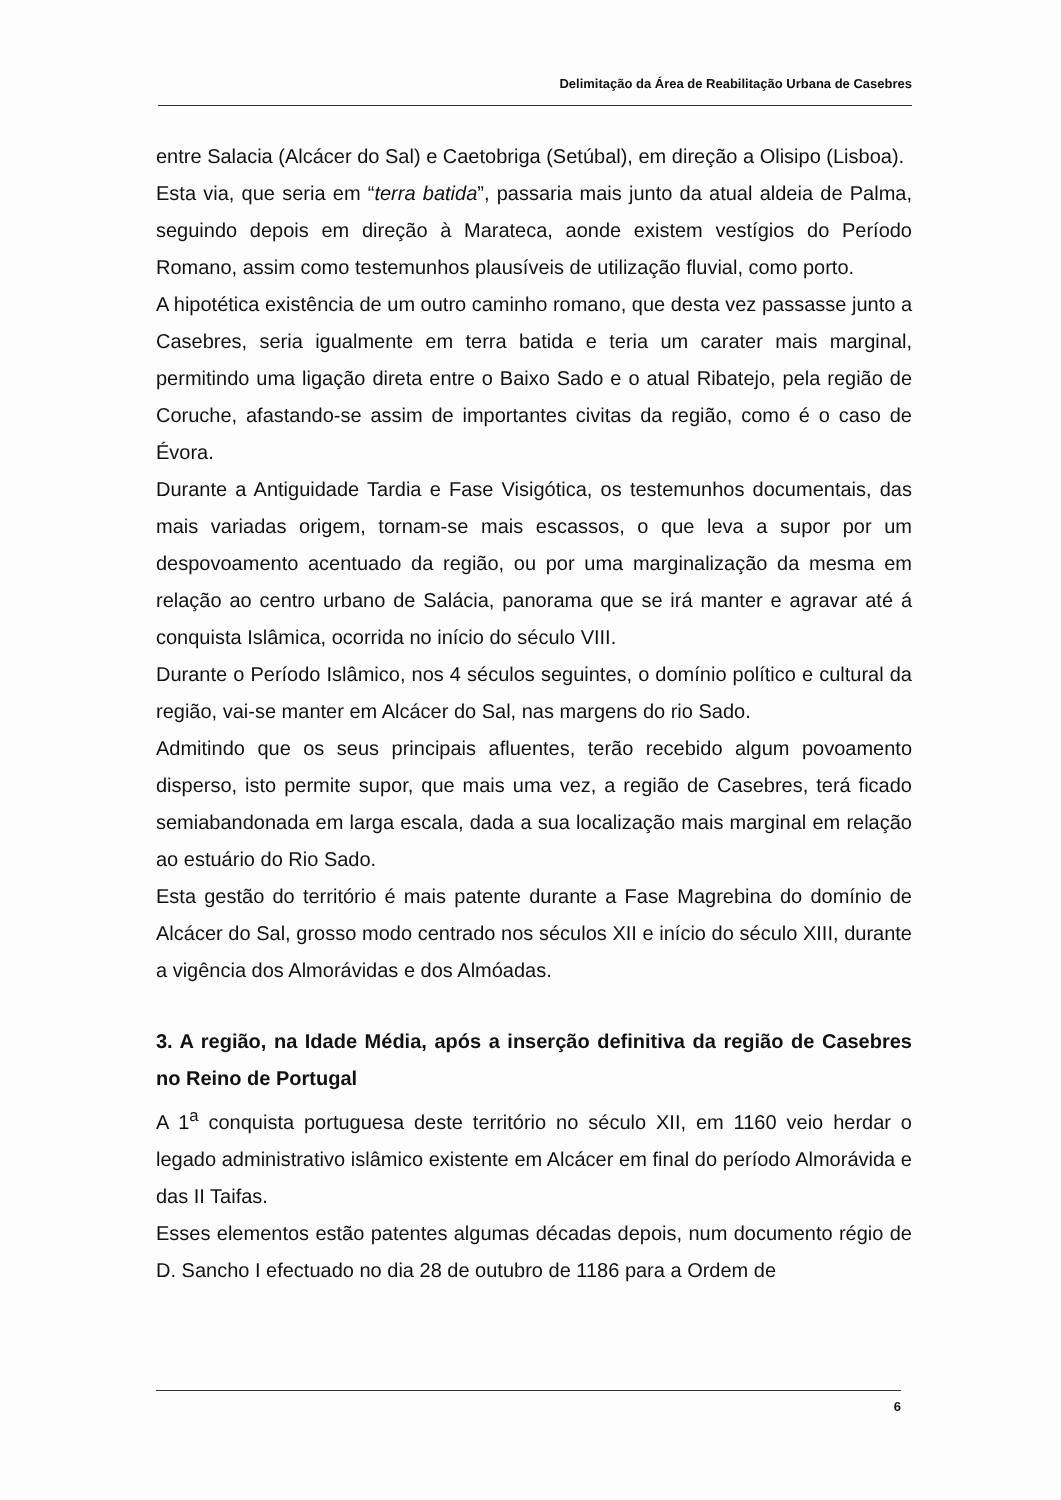Delimitação da Área de Reabilitação Urbana de Casebres
entre Salacia (Alcácer do Sal) e Caetobriga (Setúbal), em direção a Olisipo (Lisboa).
Esta via, que seria em “terra batida”, passaria mais junto da atual aldeia de Palma, seguindo depois em direção à Marateca, aonde existem vestígios do Período Romano, assim como testemunhos plausíveis de utilização fluvial, como porto.
A hipotética existência de um outro caminho romano, que desta vez passasse junto a Casebres, seria igualmente em terra batida e teria um carater mais marginal, permitindo uma ligação direta entre o Baixo Sado e o atual Ribatejo, pela região de Coruche, afastando-se assim de importantes civitas da região, como é o caso de Évora.
Durante a Antiguidade Tardia e Fase Visigótica, os testemunhos documentais, das mais variadas origem, tornam-se mais escassos, o que leva a supor por um despovoamento acentuado da região, ou por uma marginalização da mesma em relação ao centro urbano de Salácia, panorama que se irá manter e agravar até á conquista Islâmica, ocorrida no início do século VIII.
Durante o Período Islâmico, nos 4 séculos seguintes, o domínio político e cultural da região, vai-se manter em Alcácer do Sal, nas margens do rio Sado.
Admitindo que os seus principais afluentes, terão recebido algum povoamento disperso, isto permite supor, que mais uma vez, a região de Casebres, terá ficado semiabandonada em larga escala, dada a sua localização mais marginal em relação ao estuário do Rio Sado.
Esta gestão do território é mais patente durante a Fase Magrebina do domínio de Alcácer do Sal, grosso modo centrado nos séculos XII e início do século XIII, durante a vigência dos Almorávidas e dos Almóadas.
3. A região, na Idade Média, após a inserção definitiva da região de Casebres no Reino de Portugal
A 1<sup>a</sup> conquista portuguesa deste território no século XII, em 1160 veio herdar o legado administrativo islâmico existente em Alcácer em final do período Almorávida e das II Taifas.
Esses elementos estão patentes algumas décadas depois, num documento régio de D. Sancho I efectuado no dia 28 de outubro de 1186 para a Ordem de
6